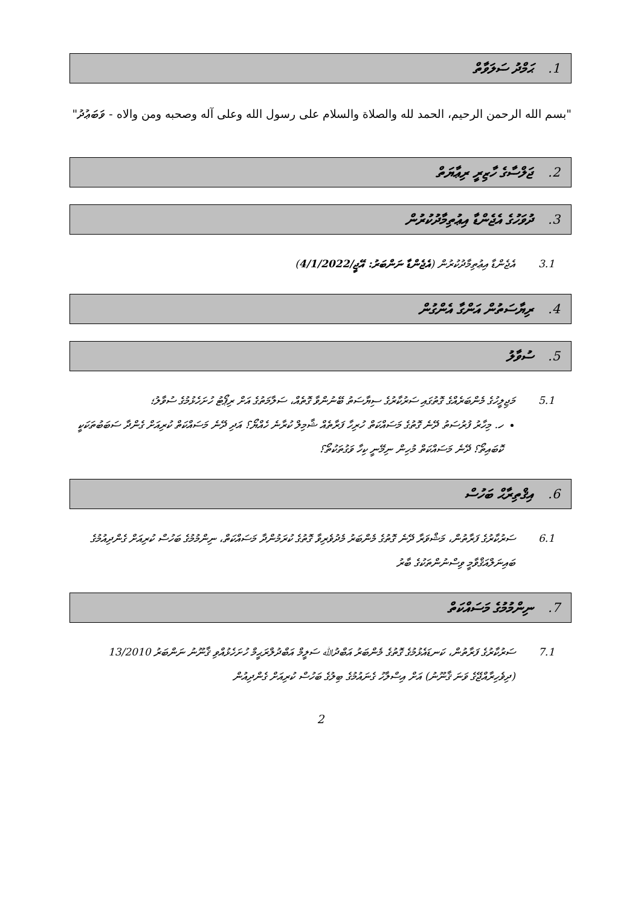1. ޙަމްދު ސަލަވާތް
"بسم الله الرحمن الرحيم، الحمد لله والصلاة والسلام على رسول الله وعلى آله وصحبه ومن والاه - ވަބަޢުދު"
2. ޖަލްސާގެ ހާޒިރީ ރިޢާޔަތް
3. ދުވަހުގެ އެޖެންޑާ އިޢުތިމާދުކުރުން
3.1 އެޖެންޑާ އިޢުތިމާދުކުރުން (އެޖެންޑާ ނަންބަރު: އޭޖީ/4/1/2022)
4. ރިޔާސަތުން އަންގާ އެންގުން
5. ސުވާލު
5.1 މަޖިލީހުގެ މެންބަރެއްގެ ގޮތުގައި ސަރުކާރުގެ ސިޔާސަތު ބޭނުންވާ ގޮތެއް، ސަލާމަތުގެ އަށް ރިޕޯޓު ހުށަހެޅުމުގެ ސުވާލު؛
ހ. މިހާރު ފުރުސަތު ދޭނެ ގޮތުގެ މަސައްކަތް ހުރިހާ ފަރާތެއް ޝާމިލް ކުރާނެ ހެއްޔޯ؟ އަދި ދޭނެ މަސައްކަތް ކުރިއަށް ގެންދާ ސަބަބުތަކަކީ ކޮބައިތޯ؟ ދޭނެ މަސައްކަތް މުހިން ނިމޭނީ ކިހާ ވަގުތަކުތޯ؟
6. އިޤްތިރާޙް ބަހުސް
6.1 ސަރުކާރުގެ ފަރާތުން، މަޝްވަރާ ދޭނެ ގޮތުގެ މެންބަރު މެދުވެރިވާ ގޮތުގެ ކުރަމުންދާ މަސައްކަތް، ނިންމުމުގެ ބަހުސް ކުރިއަށް ގެންދިއުމުގެ ބައިނަލްއަޤްވާމީ ވިސްނުންތަކުގެ ބާރު
7. ނިންމުމުގެ މަސައްކަތް
7.1 ސަރުކާރުގެ ފަރާތުން، ކަނޑައެޅުމުގެ ގޮތުގެ މެންބަރު އަބްދުﷲ ސަލީމް އަބްދުލްރަޙީމް ހުށަހެޅުއްވި ޤާނޫނު ނަންބަރު 13/2010 (ދިވެހިރާއްޖޭގެ ވަނަ ޤާނޫނު) އަށް އިސްލާހު ގެނައުމުގެ ބިލުގެ ބަހުސް ކުރިއަށް ގެންދިއުން
2